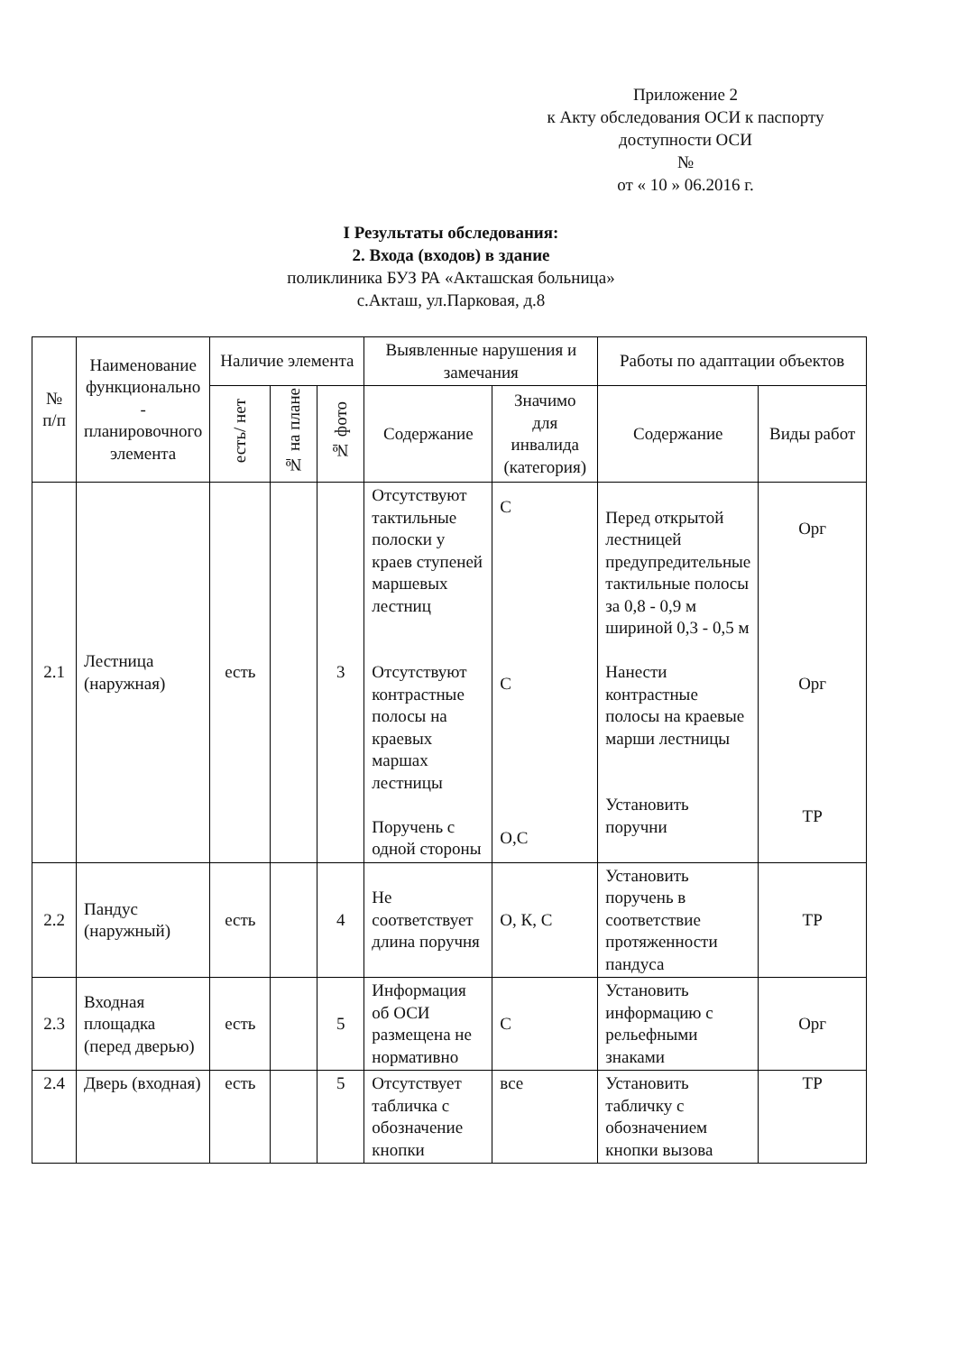Приложение 2
к Акту обследования ОСИ к паспорту
доступности ОСИ
№
от « 10 » 06.2016 г.
I Результаты обследования:
2. Входа (входов) в здание
поликлиника БУЗ РА «Акташская больница»
с.Акташ, ул.Парковая, д.8
| № п/п | Наименование функционально - планировочного элемента | Наличие элемента | | | Выявленные нарушения и замечания | | Работы по адаптации объектов | |
| --- | --- | --- | --- | --- | --- | --- | --- | --- |
| | | есть/ нет | № на плане | № фото | Содержание | Значимо для инвалида (категория) | Содержание | Виды работ |
| 2.1 | Лестница (наружная) | есть | | 3 | Отсутствуют тактильные полоски у краев ступеней маршевых лестниц Отсутствуют контрастные полосы на краевых маршах лестницы Поручень с одной стороны | С С О,С | Перед открытой лестницей предупредительные тактильные полосы за 0,8 - 0,9 м шириной 0,3 - 0,5 м Нанести контрастные полосы на краевые марши лестницы Установить поручни | Орг Орг ТР |
| 2.2 | Пандус (наружный) | есть | | 4 | Не соответствует длина поручня | О, К, С | Установить поручень в соответствие протяженности пандуса | ТР |
| 2.3 | Входная площадка (перед дверью) | есть | | 5 | Информация об ОСИ размещена не нормативно | С | Установить информацию с рельефными знаками | Орг |
| 2.4 | Дверь (входная) | есть | | 5 | Отсутствует табличка с обозначение кнопки | все | Установить табличку с обозначением кнопки вызова | ТР |